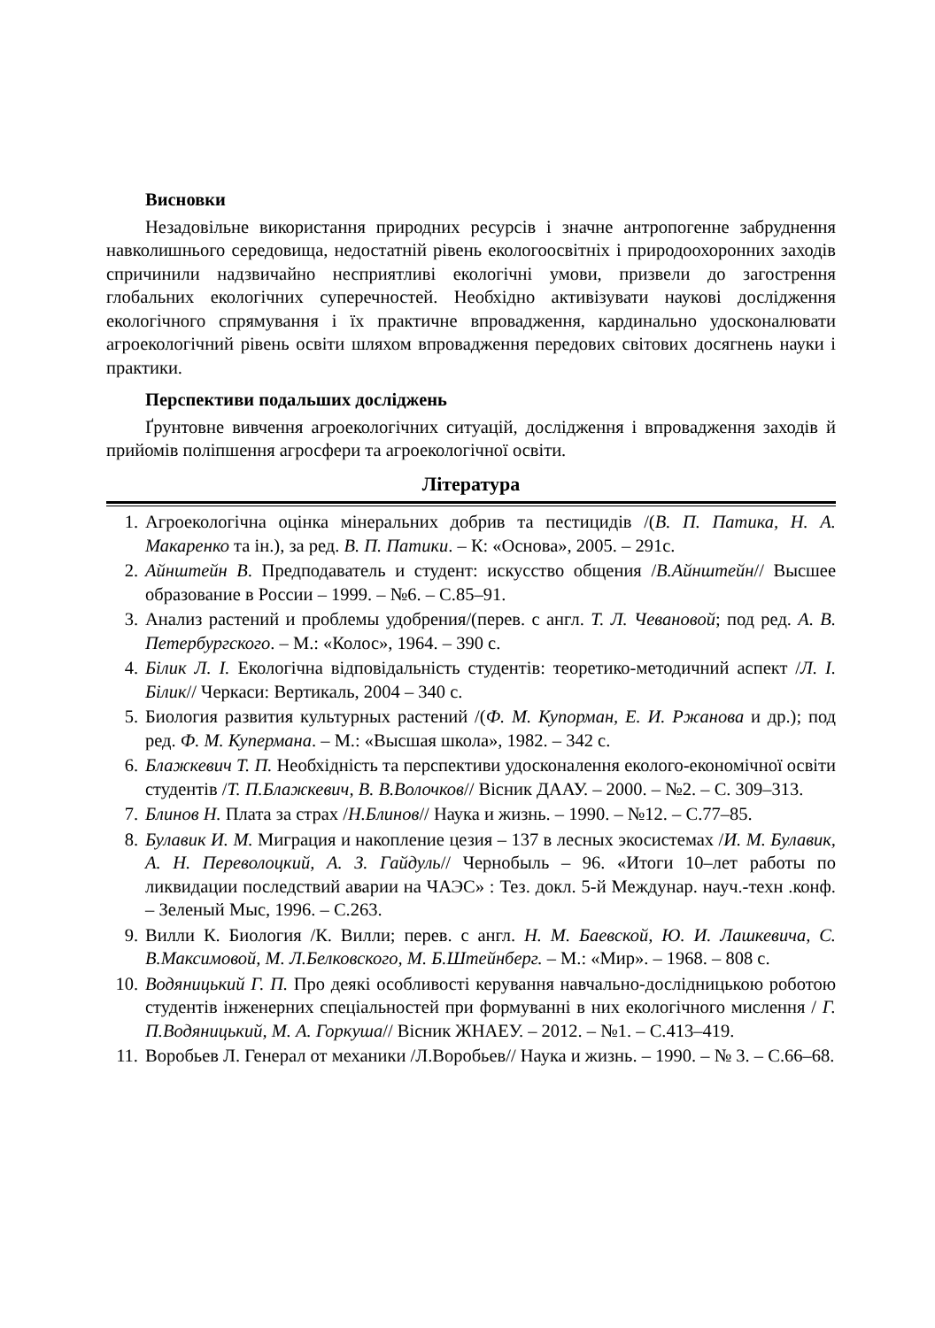Висновки
Незадовільне використання природних ресурсів і значне антропогенне забруднення навколишнього середовища, недостатній рівень екологоосвітніх і природоохоронних заходів спричинили надзвичайно несприятливі екологічні умови, призвели до загострення глобальних екологічних суперечностей. Необхідно активізувати наукові дослідження екологічного спрямування і їх практичне впровадження, кардинально удосконалювати агроекологічний рівень освіти шляхом впровадження передових світових досягнень науки і практики.
Перспективи подальших досліджень
Ґрунтовне вивчення агроекологічних ситуацій, дослідження і впровадження заходів й прийомів поліпшення агросфери та агроекологічної освіти.
Література
1. Агроекологічна оцінка мінеральних добрив та пестицидів /(В. П. Патика, Н. А. Макаренко та ін.), за ред. В. П. Патики. – К: «Основа», 2005. – 291с.
2. Айнштейн В. Предподаватель и студент: искусство общения /В.Айнштейн// Высшее образование в России – 1999. – №6. – С.85–91.
3. Анализ растений и проблемы удобрения/(перев. с англ. Т. Л. Чевановой; под ред. А. В. Петербургского. – М.: «Колос», 1964. – 390 с.
4. Білик Л. І. Екологічна відповідальність студентів: теоретико-методичний аспект /Л. І. Білик// Черкаси: Вертикаль, 2004 – 340 с.
5. Биология развития культурных растений /(Ф. М. Купорман, Е. И. Ржанова и др.); под ред. Ф. М. Купермана. – М.: «Высшая школа», 1982. – 342 с.
6. Блажкевич Т. П. Необхідність та перспективи удосконалення еколого-економічної освіти студентів /Т. П.Блажкевич, В. В.Волочков// Вісник ДААУ. – 2000. – №2. – С. 309–313.
7. Блинов Н. Плата за страх /Н.Блинов// Наука и жизнь. – 1990. – №12. – С.77–85.
8. Булавик И. М. Миграция и накопление цезия – 137 в лесных экосистемах /И. М. Булавик, А. Н. Переволоцкий, А. З. Гайдуль// Чернобыль – 96. «Итоги 10–лет работы по ликвидации последствий аварии на ЧАЭС» : Тез. докл. 5-й Междунар. науч.-техн .конф. – Зеленый Мыс, 1996. – С.263.
9. Вилли К. Биология /К. Вилли; перев. с англ. Н. М. Баевской, Ю. И. Лашкевича, С. В.Максимовой, М. Л.Белковского, М. Б.Штейнберг. – М.: «Мир». – 1968. – 808 с.
10. Водяницький Г. П. Про деякі особливості керування навчально-дослідницькою роботою студентів інженерних спеціальностей при формуванні в них екологічного мислення / Г. П.Водяницький, М. А. Горкуша// Вісник ЖНАЕУ. – 2012. – №1. – С.413–419.
11. Воробьев Л. Генерал от механики /Л.Воробьев// Наука и жизнь. – 1990. – № 3. – С.66–68.